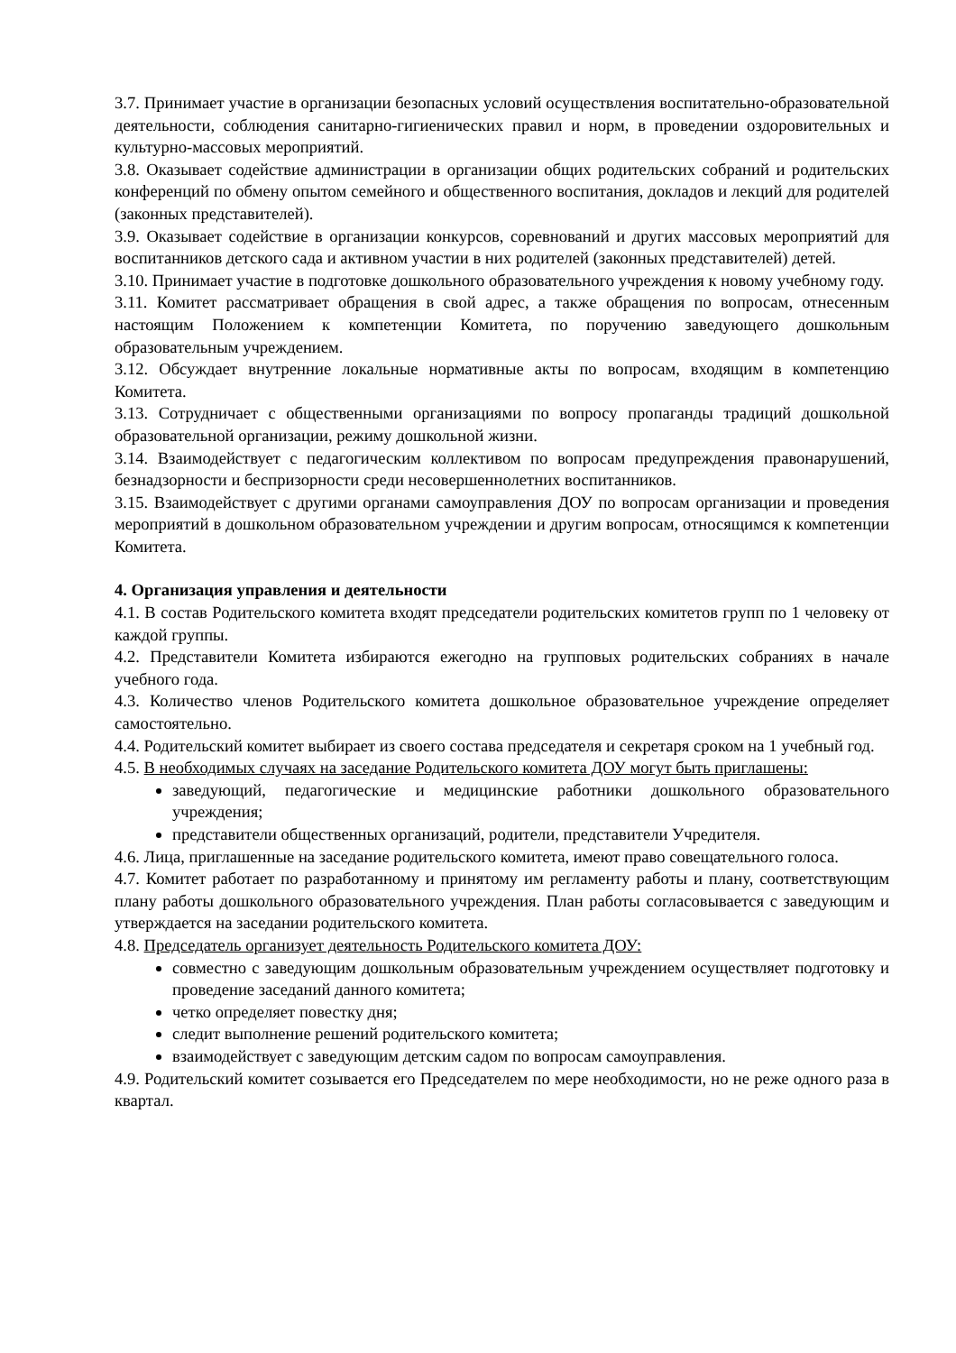3.7. Принимает участие в организации безопасных условий осуществления воспитательно-образовательной деятельности, соблюдения санитарно-гигиенических правил и норм, в проведении оздоровительных и культурно-массовых мероприятий.
3.8. Оказывает содействие администрации в организации общих родительских собраний и родительских конференций по обмену опытом семейного и общественного воспитания, докладов и лекций для родителей (законных представителей).
3.9. Оказывает содействие в организации конкурсов, соревнований и других массовых мероприятий для воспитанников детского сада и активном участии в них родителей (законных представителей) детей.
3.10. Принимает участие в подготовке дошкольного образовательного учреждения к новому учебному году.
3.11. Комитет рассматривает обращения в свой адрес, а также обращения по вопросам, отнесенным настоящим Положением к компетенции Комитета, по поручению заведующего дошкольным образовательным учреждением.
3.12. Обсуждает внутренние локальные нормативные акты по вопросам, входящим в компетенцию Комитета.
3.13. Сотрудничает с общественными организациями по вопросу пропаганды традиций дошкольной образовательной организации, режиму дошкольной жизни.
3.14. Взаимодействует с педагогическим коллективом по вопросам предупреждения правонарушений, безнадзорности и беспризорности среди несовершеннолетних воспитанников.
3.15. Взаимодействует с другими органами самоуправления ДОУ по вопросам организации и проведения мероприятий в дошкольном образовательном учреждении и другим вопросам, относящимся к компетенции Комитета.
4. Организация управления и деятельности
4.1. В состав Родительского комитета входят председатели родительских комитетов групп по 1 человеку от каждой группы.
4.2. Представители Комитета избираются ежегодно на групповых родительских собраниях в начале учебного года.
4.3. Количество членов Родительского комитета дошкольное образовательное учреждение определяет самостоятельно.
4.4. Родительский комитет выбирает из своего состава председателя и секретаря сроком на 1 учебный год.
4.5. В необходимых случаях на заседание Родительского комитета ДОУ могут быть приглашены:
заведующий, педагогические и медицинские работники дошкольного образовательного учреждения;
представители общественных организаций, родители, представители Учредителя.
4.6. Лица, приглашенные на заседание родительского комитета, имеют право совещательного голоса.
4.7. Комитет работает по разработанному и принятому им регламенту работы и плану, соответствующим плану работы дошкольного образовательного учреждения. План работы согласовывается с заведующим и утверждается на заседании родительского комитета.
4.8. Председатель организует деятельность Родительского комитета ДОУ:
совместно с заведующим дошкольным образовательным учреждением осуществляет подготовку и проведение заседаний данного комитета;
четко определяет повестку дня;
следит выполнение решений родительского комитета;
взаимодействует с заведующим детским садом по вопросам самоуправления.
4.9. Родительский комитет созывается его Председателем по мере необходимости, но не реже одного раза в квартал.